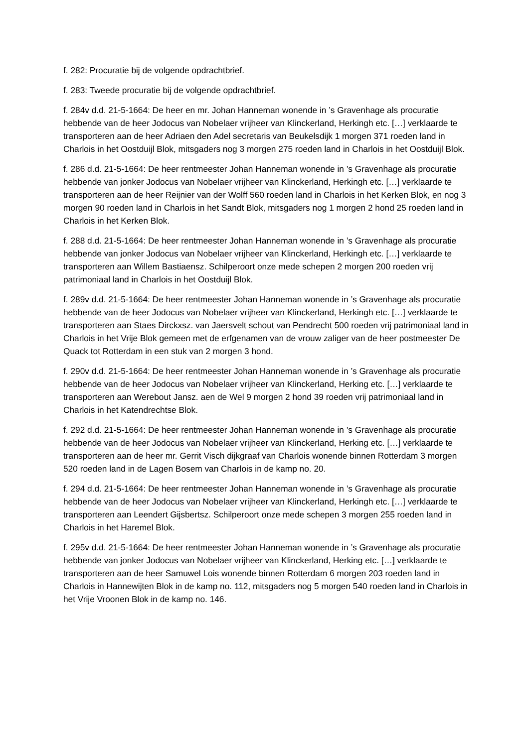f. 282: Procuratie bij de volgende opdrachtbrief.
f. 283: Tweede procuratie bij de volgende opdrachtbrief.
f. 284v d.d. 21-5-1664: De heer en mr. Johan Hanneman wonende in ’s Gravenhage als procuratie hebbende van de heer Jodocus van Nobelaer vrijheer van Klinckerland, Herkingh etc. […] verklaarde te transporteren aan de heer Adriaen den Adel secretaris van Beukelsdijk 1 morgen 371 roeden land in Charlois in het Oostduijl Blok, mitsgaders nog 3 morgen 275 roeden land in Charlois in het Oostduijl Blok.
f. 286 d.d. 21-5-1664: De heer rentmeester Johan Hanneman wonende in ’s Gravenhage als procuratie hebbende van jonker Jodocus van Nobelaer vrijheer van Klinckerland, Herkingh etc. […] verklaarde te transporteren aan de heer Reijnier van der Wolff 560 roeden land in Charlois in het Kerken Blok, en nog 3 morgen 90 roeden land in Charlois in het Sandt Blok, mitsgaders nog 1 morgen 2 hond 25 roeden land in Charlois in het Kerken Blok.
f. 288 d.d. 21-5-1664: De heer rentmeester Johan Hanneman wonende in ’s Gravenhage als procuratie hebbende van jonker Jodocus van Nobelaer vrijheer van Klinckerland, Herkingh etc. […] verklaarde te transporteren aan Willem Bastiaensz. Schilperoort onze mede schepen 2 morgen 200 roeden vrij patrimoniaal land in Charlois in het Oostduijl Blok.
f. 289v d.d. 21-5-1664: De heer rentmeester Johan Hanneman wonende in ’s Gravenhage als procuratie hebbende van de heer Jodocus van Nobelaer vrijheer van Klinckerland, Herkingh etc. […] verklaarde te transporteren aan Staes Dirckxsz. van Jaersvelt schout van Pendrecht 500 roeden vrij patrimoniaal land in Charlois in het Vrije Blok gemeen met de erfgenamen van de vrouw zaliger van de heer postmeester De Quack tot Rotterdam in een stuk van 2 morgen 3 hond.
f. 290v d.d. 21-5-1664: De heer rentmeester Johan Hanneman wonende in ’s Gravenhage als procuratie hebbende van de heer Jodocus van Nobelaer vrijheer van Klinckerland, Herking etc. […] verklaarde te transporteren aan Werebout Jansz. aen de Wel 9 morgen 2 hond 39 roeden vrij patrimoniaal land in Charlois in het Katendrechtse Blok.
f. 292 d.d. 21-5-1664: De heer rentmeester Johan Hanneman wonende in ’s Gravenhage als procuratie hebbende van de heer Jodocus van Nobelaer vrijheer van Klinckerland, Herking etc. […] verklaarde te transporteren aan de heer mr. Gerrit Visch dijkgraaf van Charlois wonende binnen Rotterdam 3 morgen 520 roeden land in de Lagen Bosem van Charlois in de kamp no. 20.
f. 294 d.d. 21-5-1664: De heer rentmeester Johan Hanneman wonende in ’s Gravenhage als procuratie hebbende van de heer Jodocus van Nobelaer vrijheer van Klinckerland, Herkingh etc. […] verklaarde te transporteren aan Leendert Gijsbertsz. Schilperoort onze mede schepen 3 morgen 255 roeden land in Charlois in het Haremel Blok.
f. 295v d.d. 21-5-1664: De heer rentmeester Johan Hanneman wonende in ’s Gravenhage als procuratie hebbende van jonker Jodocus van Nobelaer vrijheer van Klinckerland, Herking etc. […] verklaarde te transporteren aan de heer Samuwel Lois wonende binnen Rotterdam 6 morgen 203 roeden land in Charlois in Hannewijten Blok in de kamp no. 112, mitsgaders nog 5 morgen 540 roeden land in Charlois in het Vrije Vroonen Blok in de kamp no. 146.